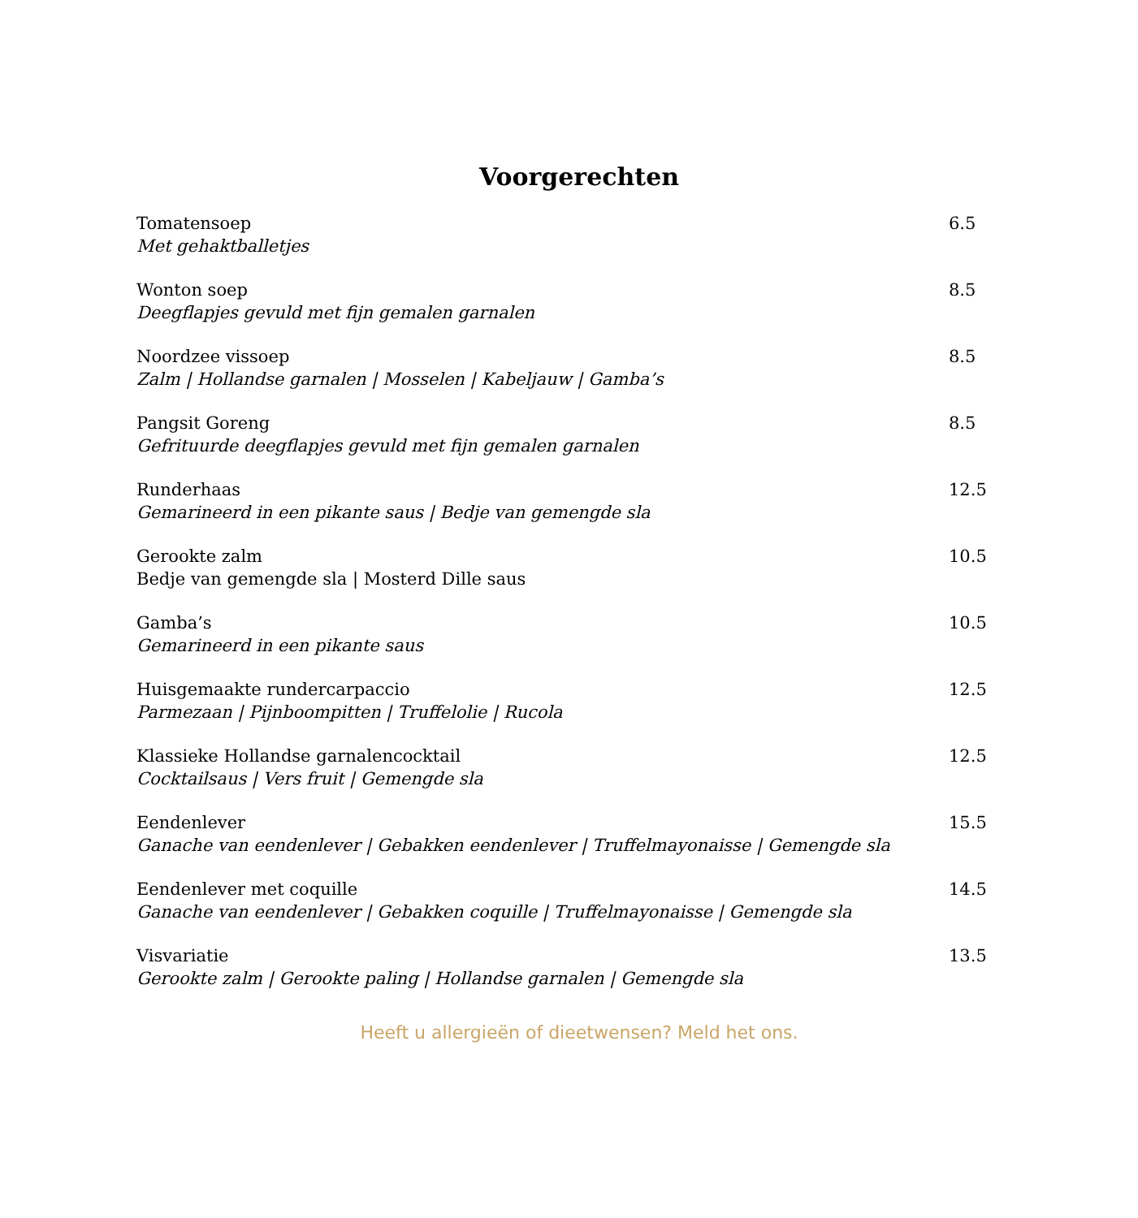Voorgerechten
Tomatensoep
Met gehaktballetjes
6.5
Wonton soep
Deegflapjes gevuld met fijn gemalen garnalen
8.5
Noordzee vissoep
Zalm | Hollandse garnalen | Mosselen | Kabeljauw | Gamba’s
8.5
Pangsit Goreng
Gefrituurde deegflapjes gevuld met fijn gemalen garnalen
8.5
Runderhaas
Gemarineerd in een pikante saus | Bedje van gemengde sla
12.5
Gerookte zalm
Bedje van gemengde sla | Mosterd Dille saus
10.5
Gamba’s
Gemarineerd in een pikante saus
10.5
Huisgemaakte rundercarpaccio
Parmezaan | Pijnboompitten | Truffelolie | Rucola
12.5
Klassieke Hollandse garnalencocktail
Cocktailsaus | Vers fruit | Gemengde sla
12.5
Eendenlever
Ganache van eendenlever | Gebakken eendenlever | Truffelmayonaisse | Gemengde sla
15.5
Eendenlever met coquille
Ganache van eendenlever | Gebakken coquille | Truffelmayonaisse | Gemengde sla
14.5
Visvariatie
Gerookte zalm | Gerookte paling | Hollandse garnalen | Gemengde sla
13.5
Heeft u allergieën of dieetwensen? Meld het ons.